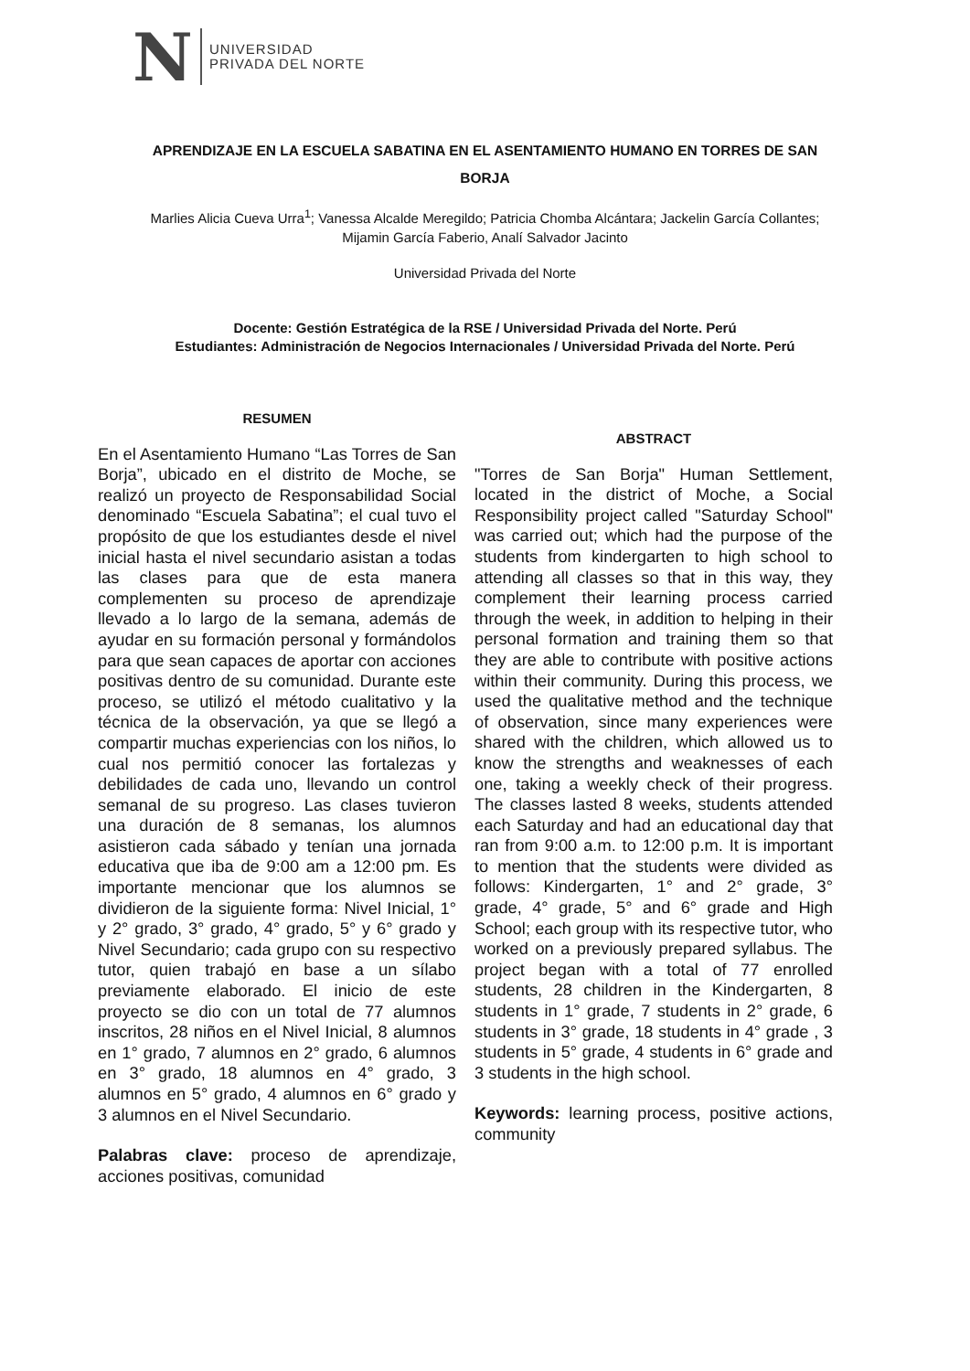N
UNIVERSIDAD
PRIVADA DEL NORTE
APRENDIZAJE EN LA ESCUELA SABATINA EN EL ASENTAMIENTO HUMANO EN TORRES DE SAN BORJA
Marlies Alicia Cueva Urra<sup>1</sup>; Vanessa Alcalde Meregildo; Patricia Chomba Alcántara; Jackelin García Collantes; Mijamin García Faberio, Analí Salvador Jacinto
Universidad Privada del Norte
Docente: Gestión Estratégica de la RSE / Universidad Privada del Norte. Perú
Estudiantes: Administración de Negocios Internacionales / Universidad Privada del Norte. Perú
RESUMEN
En el Asentamiento Humano “Las Torres de San Borja”, ubicado en el distrito de Moche, se realizó un proyecto de Responsabilidad Social denominado “Escuela Sabatina”; el cual tuvo el propósito de que los estudiantes desde el nivel inicial hasta el nivel secundario asistan a todas las clases para que de esta manera complementen su proceso de aprendizaje llevado a lo largo de la semana, además de ayudar en su formación personal y formándolos para que sean capaces de aportar con acciones positivas dentro de su comunidad. Durante este proceso, se utilizó el método cualitativo y la técnica de la observación, ya que se llegó a compartir muchas experiencias con los niños, lo cual nos permitió conocer las fortalezas y debilidades de cada uno, llevando un control semanal de su progreso. Las clases tuvieron una duración de 8 semanas, los alumnos asistieron cada sábado y tenían una jornada educativa que iba de 9:00 am a 12:00 pm. Es importante mencionar que los alumnos se dividieron de la siguiente forma: Nivel Inicial, 1° y 2° grado, 3° grado, 4° grado, 5° y 6° grado y Nivel Secundario; cada grupo con su respectivo tutor, quien trabajó en base a un sílabo previamente elaborado. El inicio de este proyecto se dio con un total de 77 alumnos inscritos, 28 niños en el Nivel Inicial, 8 alumnos en 1° grado, 7 alumnos en 2° grado, 6 alumnos en 3° grado, 18 alumnos en 4° grado, 3 alumnos en 5° grado, 4 alumnos en 6° grado y 3 alumnos en el Nivel Secundario.
Palabras clave: proceso de aprendizaje, acciones positivas, comunidad
ABSTRACT
"Torres de San Borja" Human Settlement, located in the district of Moche, a Social Responsibility project called "Saturday School" was carried out; which had the purpose of the students from kindergarten to high school to attending all classes so that in this way, they complement their learning process carried through the week, in addition to helping in their personal formation and training them so that they are able to contribute with positive actions within their community. During this process, we used the qualitative method and the technique of observation, since many experiences were shared with the children, which allowed us to know the strengths and weaknesses of each one, taking a weekly check of their progress. The classes lasted 8 weeks, students attended each Saturday and had an educational day that ran from 9:00 a.m. to 12:00 p.m. It is important to mention that the students were divided as follows: Kindergarten, 1° and 2° grade, 3° grade, 4° grade, 5° and 6° grade and High School; each group with its respective tutor, who worked on a previously prepared syllabus. The project began with a total of 77 enrolled students, 28 children in the Kindergarten, 8 students in 1° grade, 7 students in 2° grade, 6 students in 3° grade, 18 students in 4° grade , 3 students in 5° grade, 4 students in 6° grade and 3 students in the high school.
Keywords: learning process, positive actions, community